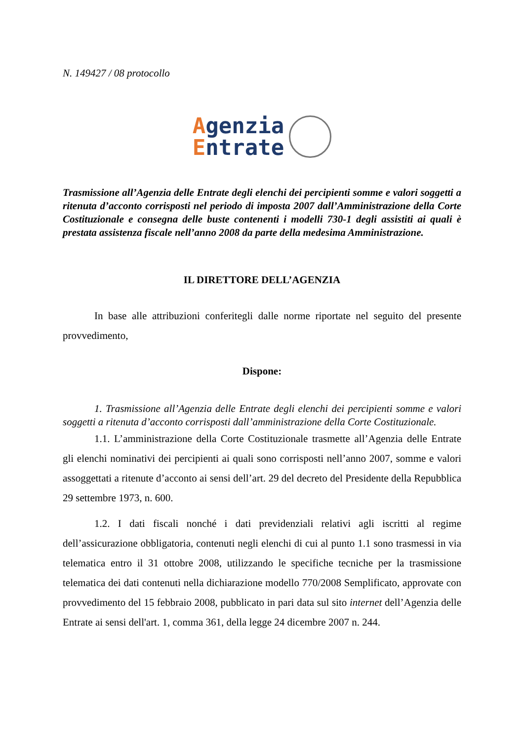N. 149427 / 08 protocollo
Agenzia
Entrate
Trasmissione all’Agenzia delle Entrate degli elenchi dei percipienti somme e valori soggetti a ritenuta d’acconto corrisposti nel periodo di imposta 2007 dall’Amministrazione della Corte Costituzionale e consegna delle buste contenenti i modelli 730-1 degli assistiti ai quali è prestata assistenza fiscale nell’anno 2008 da parte della medesima Amministrazione.
IL DIRETTORE DELL’AGENZIA
In base alle attribuzioni conferitegli dalle norme riportate nel seguito del presente provvedimento,
Dispone:
1. Trasmissione all’Agenzia delle Entrate degli elenchi dei percipienti somme e valori soggetti a ritenuta d’acconto corrisposti dall’amministrazione della Corte Costituzionale.
1.1. L’amministrazione della Corte Costituzionale trasmette all’Agenzia delle Entrate gli elenchi nominativi dei percipienti ai quali sono corrisposti nell’anno 2007, somme e valori assoggettati a ritenute d’acconto ai sensi dell’art. 29 del decreto del Presidente della Repubblica 29 settembre 1973, n. 600.
1.2. I dati fiscali nonché i dati previdenziali relativi agli iscritti al regime dell’assicurazione obbligatoria, contenuti negli elenchi di cui al punto 1.1 sono trasmessi in via telematica entro il 31 ottobre 2008, utilizzando le specifiche tecniche per la trasmissione telematica dei dati contenuti nella dichiarazione modello 770/2008 Semplificato, approvate con provvedimento del 15 febbraio 2008, pubblicato in pari data sul sito internet dell’Agenzia delle Entrate ai sensi dell'art. 1, comma 361, della legge 24 dicembre 2007 n. 244.